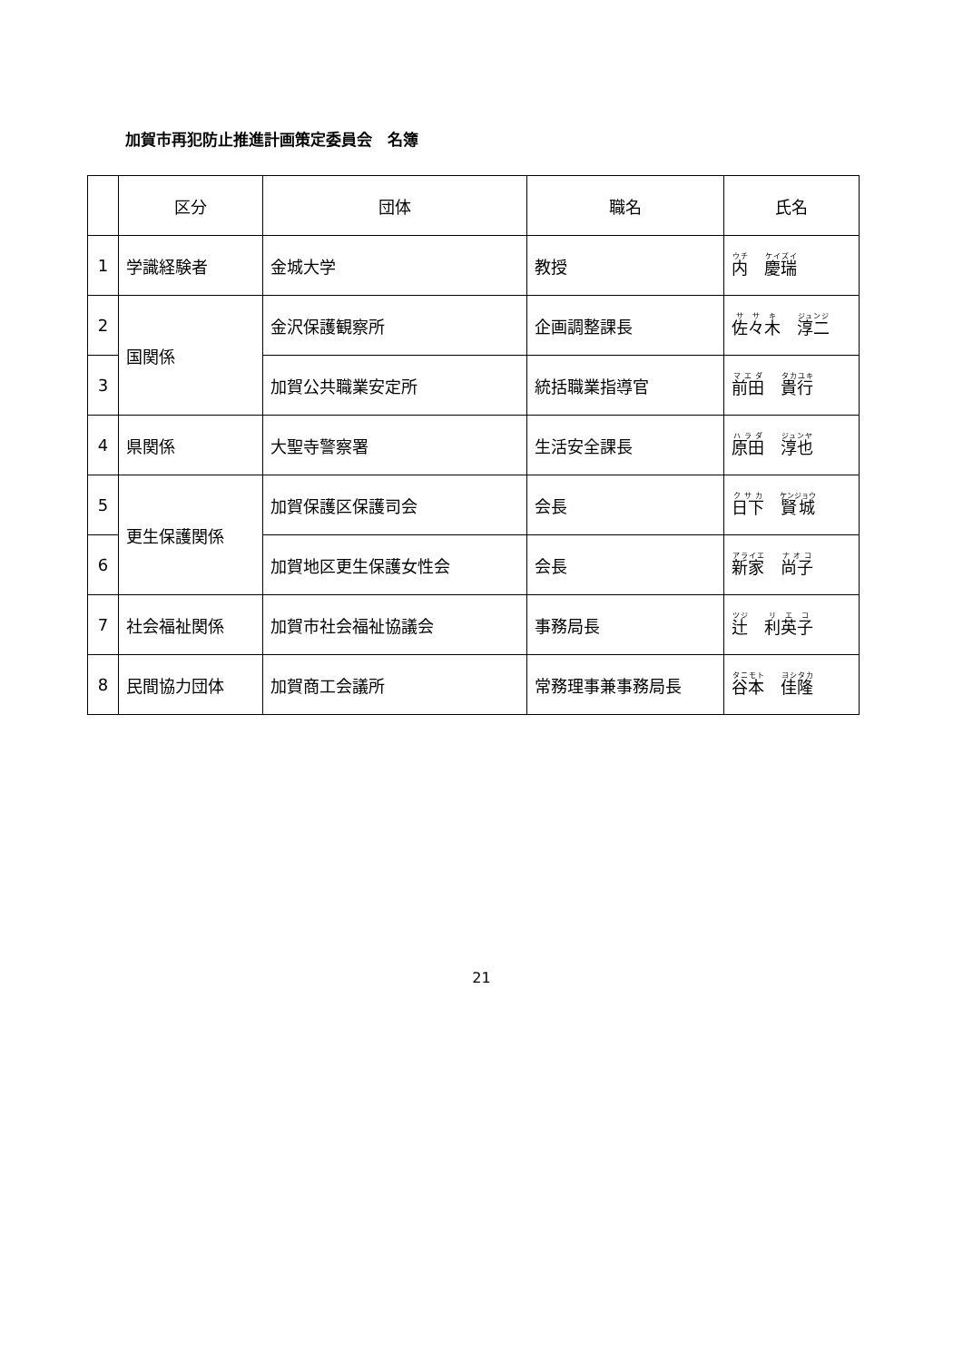加賀市再犯防止推進計画策定委員会　名簿
| | 区分 | 団体 | 職名 | 氏名 |
| --- | --- | --- | --- | --- |
| 1 | 学識経験者 | 金城大学 | 教授 | 内 慶瑞 |
| 2 | 国関係 | 金沢保護観察所 | 企画調整課長 | 佐々木 淳二 |
| 3 | | 加賀公共職業安定所 | 統括職業指導官 | 前田 貴行 |
| 4 | 県関係 | 大聖寺警察署 | 生活安全課長 | 原田 淳也 |
| 5 | 更生保護関係 | 加賀保護区保護司会 | 会長 | 日下 賢城 |
| 6 | | 加賀地区更生保護女性会 | 会長 | 新家 尚子 |
| 7 | 社会福祉関係 | 加賀市社会福祉協議会 | 事務局長 | 辻 利英子 |
| 8 | 民間協力団体 | 加賀商工会議所 | 常務理事兼事務局長 | 谷本 佳隆 |
21